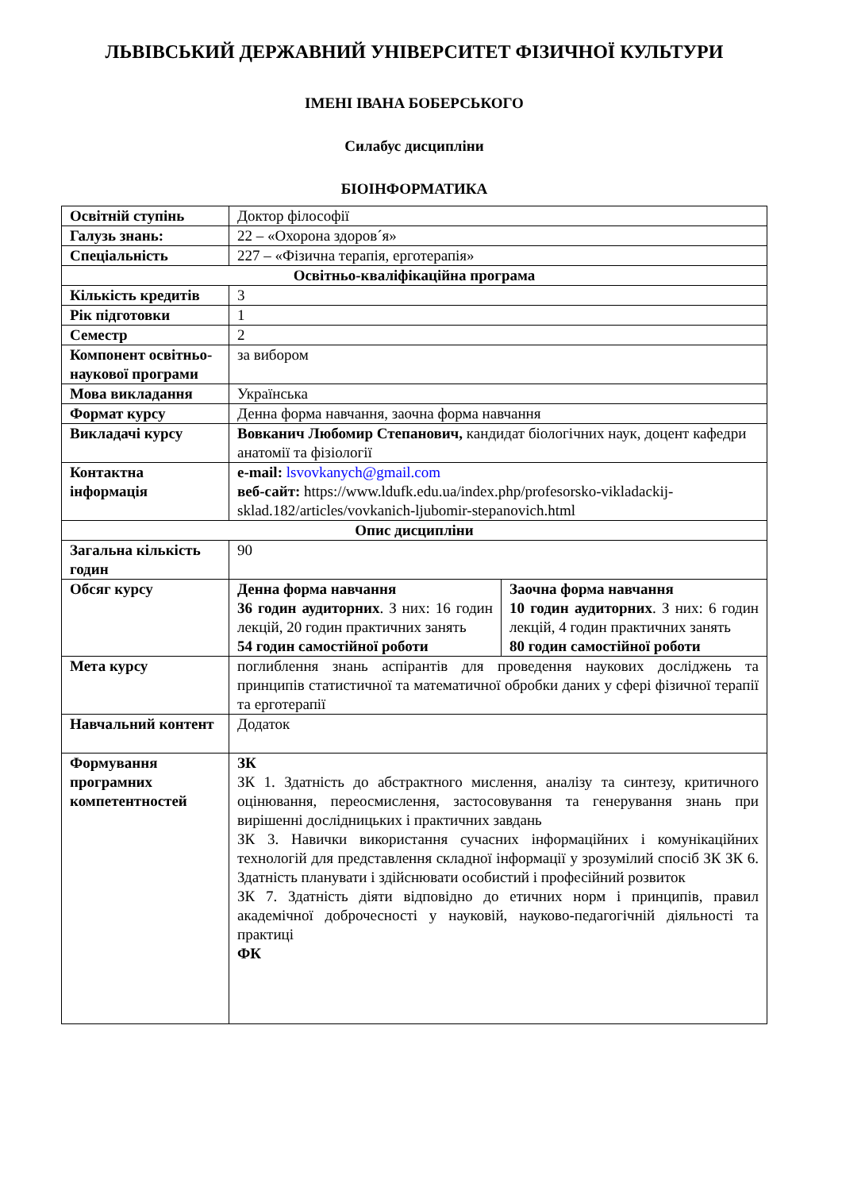ЛЬВІВСЬКИЙ ДЕРЖАВНИЙ УНІВЕРСИТЕТ ФІЗИЧНОЇ КУЛЬТУРИ
ІМЕНІ ІВАНА БОБЕРСЬКОГО
Силабус дисципліни
БІОІНФОРМАТИКА
| Освітній ступінь | Доктор філософії | |
| Галузь знань: | 22 – «Охорона здоров´я» | |
| Спеціальність | 227 – «Фізична терапія, ерготерапія» | |
| Освітньо-кваліфікаційна програма | | |
| Кількість кредитів | 3 | |
| Рік підготовки | 1 | |
| Семестр | 2 | |
| Компонент освітньо-наукової програми | за вибором | |
| Мова викладання | Українська | |
| Формат курсу | Денна форма навчання, заочна форма навчання | |
| Викладачі курсу | Вовканич Любомир Степанович, кандидат біологічних наук, доцент кафедри анатомії та фізіології | |
| Контактна інформація | e-mail: lsvovkanych@gmail.com веб-сайт: https://www.ldufk.edu.ua/index.php/profesorsko-vikladackij-sklad.182/articles/vovkanich-ljubomir-stepanovich.html | |
| Опис дисципліни | | |
| Загальна кількість годин | 90 | |
| Обсяг курсу | Денна форма навчання 36 годин аудиторних . З них: 16 годин лекцій, 20 годин практичних занять 54 годин самостійної роботи | Заочна форма навчання 10 годин аудиторних . З них: 6 годин лекцій, 4 годин практичних занять 80 годин самостійної роботи |
| Мета курсу | поглиблення знань аспірантів для проведення наукових досліджень та принципів статистичної та математичної обробки даних у сфері фізичної терапії та ерготерапії | |
| Навчальний контент | Додаток | |
| Формування програмних компетентностей | ЗК ЗК 1. Здатність до абстрактного мислення, аналізу та синтезу, критичного оцінювання, переосмислення, застосовування та генерування знань при вирішенні дослідницьких і практичних завдань ЗК 3. Навички використання сучасних інформаційних і комунікаційних технологій для представлення складної інформації у зрозумілий спосіб ЗК ЗК 6. Здатність планувати і здійснювати особистий і професійний розвиток ЗК 7. Здатність діяти відповідно до етичних норм і принципів, правил академічної доброчесності у науковій, науково-педагогічній діяльності та практиці ФК | |